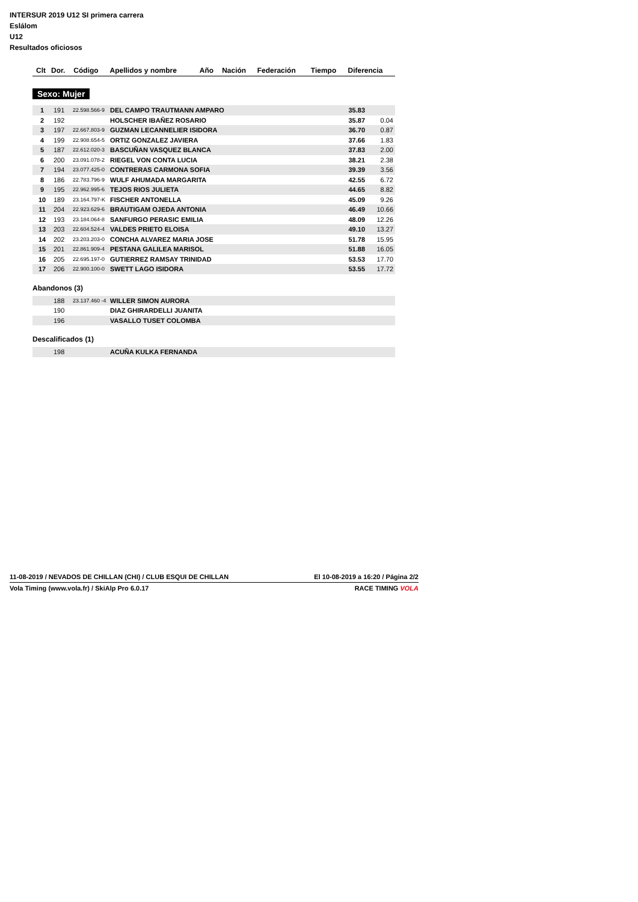INTERSUR 2019 U12 SI primera carrera
Eslálom
U12
Resultados oficiosos
| Clt | Dor. | Código | Apellidos y nombre | Año | Nación | Federación | Tiempo | Diferencia |
| --- | --- | --- | --- | --- | --- | --- | --- | --- |
Sexo: Mujer
| 1 | 191 | 22.598.566-9 | DEL CAMPO TRAUTMANN AMPARO | 35.83 | |
| 2 | 192 | | HOLSCHER IBAÑEZ ROSARIO | 35.87 | 0.04 |
| 3 | 197 | 22.667.803-9 | GUZMAN LECANNELIER ISIDORA | 36.70 | 0.87 |
| 4 | 199 | 22.908.654-5 | ORTIZ GONZALEZ JAVIERA | 37.66 | 1.83 |
| 5 | 187 | 22.612.020-3 | BASCUÑAN VASQUEZ BLANCA | 37.83 | 2.00 |
| 6 | 200 | 23.091.078-2 | RIEGEL VON CONTA LUCIA | 38.21 | 2.38 |
| 7 | 194 | 23.077.425-0 | CONTRERAS CARMONA SOFIA | 39.39 | 3.56 |
| 8 | 186 | 22.783.796-9 | WULF AHUMADA MARGARITA | 42.55 | 6.72 |
| 9 | 195 | 22.962.995-6 | TEJOS RIOS JULIETA | 44.65 | 8.82 |
| 10 | 189 | 23.164.797-K | FISCHER ANTONELLA | 45.09 | 9.26 |
| 11 | 204 | 22.923.629-6 | BRAUTIGAM OJEDA ANTONIA | 46.49 | 10.66 |
| 12 | 193 | 23.184.064-8 | SANFURGO PERASIC EMILIA | 48.09 | 12.26 |
| 13 | 203 | 22.604.524-4 | VALDES PRIETO ELOISA | 49.10 | 13.27 |
| 14 | 202 | 23.203.203-0 | CONCHA ALVAREZ MARIA JOSE | 51.78 | 15.95 |
| 15 | 201 | 22.861.909-4 | PESTANA GALILEA MARISOL | 51.88 | 16.05 |
| 16 | 205 | 22.695.197-0 | GUTIERREZ RAMSAY TRINIDAD | 53.53 | 17.70 |
| 17 | 206 | 22.900.100-0 | SWETT LAGO ISIDORA | 53.55 | 17.72 |
Abandonos (3)
| | 188 | 23.137.460 -4 | WILLER SIMON AURORA |
| | 190 | | DIAZ GHIRARDELLI JUANITA |
| | 196 | | VASALLO TUSET COLOMBA |
Descalificados (1)
| | 198 | | ACUÑA KULKA FERNANDA |
11-08-2019 / NEVADOS DE CHILLAN (CHI) / CLUB ESQUI DE CHILLAN El 10-08-2019 a 16:20 / Página 2/2
Vola Timing (www.vola.fr) / SkiAlp Pro 6.0.17 RACE TIMING VOLA